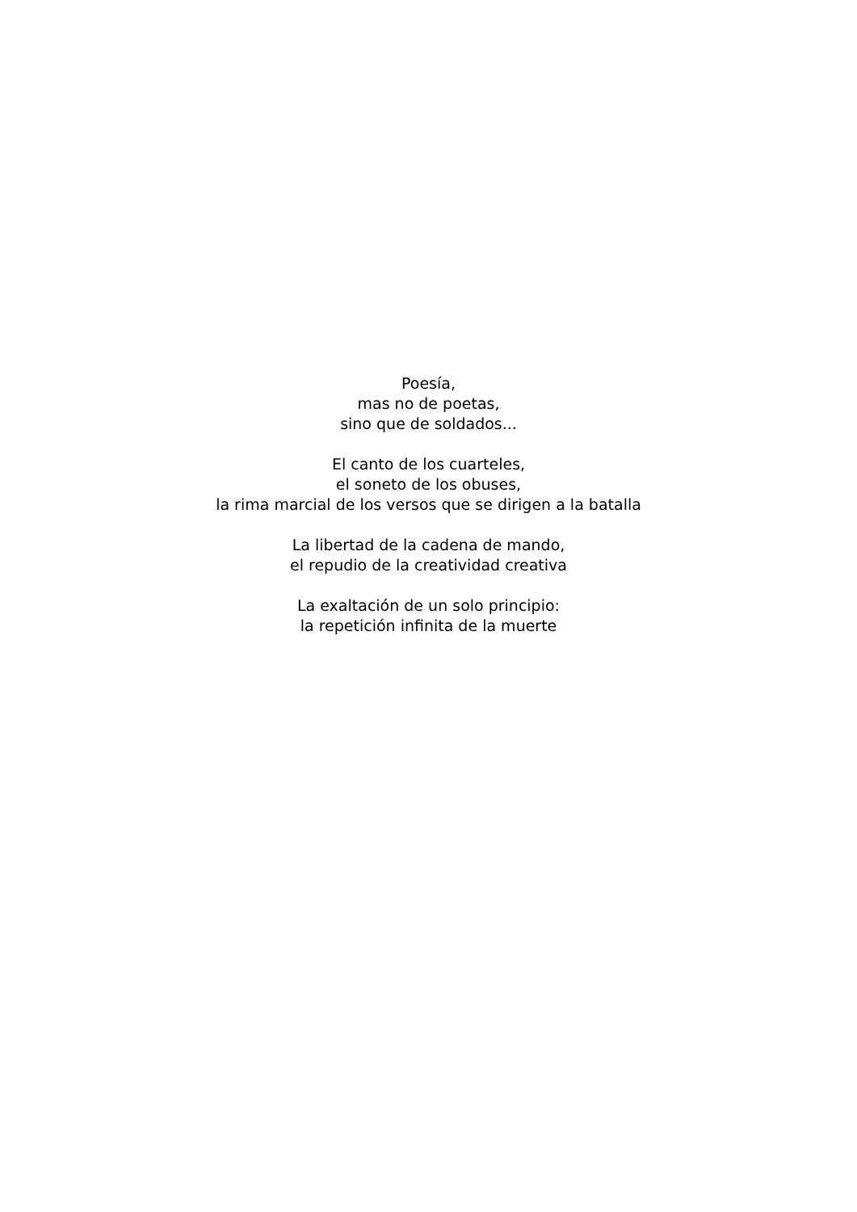Poesía,
mas no de poetas,
sino que de soldados...
El canto de los cuarteles,
el soneto de los obuses,
la rima marcial de los versos que se dirigen a la batalla
La libertad de la cadena de mando,
el repudio de la creatividad creativa
La exaltación de un solo principio:
la repetición infinita de la muerte